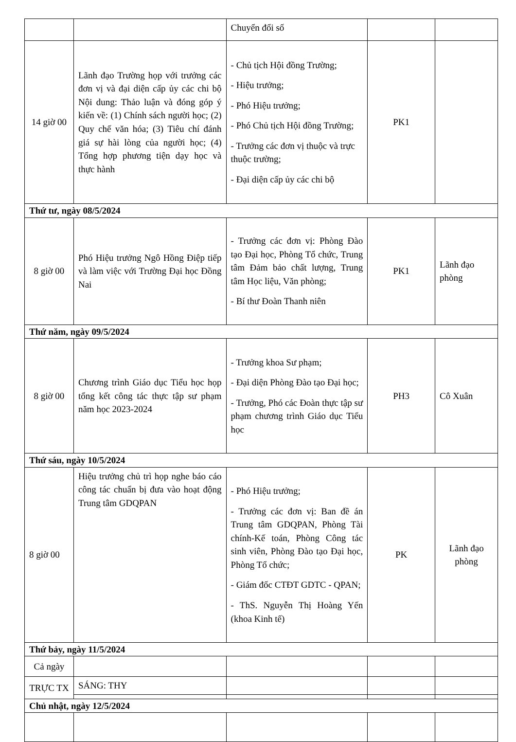| | | Chuyển đổi số | | |
| 14 giờ 00 | Lãnh đạo Trường họp với trưởng các đơn vị và đại diện cấp ủy các chi bộ Nội dung: Thảo luận và đóng góp ý kiến về: (1) Chính sách người học; (2) Quy chế văn hóa; (3) Tiêu chí đánh giá sự hài lòng của người học; (4) Tổng hợp phương tiện dạy học và thực hành | - Chủ tịch Hội đồng Trường; - Hiệu trưởng; - Phó Hiệu trưởng; - Phó Chủ tịch Hội đồng Trường; - Trưởng các đơn vị thuộc và trực thuộc trường; - Đại diện cấp ủy các chi bộ | PK1 | |
| Thứ tư, ngày 08/5/2024 | | | | |
| 8 giờ 00 | Phó Hiệu trưởng Ngô Hồng Điệp tiếp và làm việc với Trường Đại học Đồng Nai | - Trưởng các đơn vị: Phòng Đào tạo Đại học, Phòng Tổ chức, Trung tâm Đảm bảo chất lượng, Trung tâm Học liệu, Văn phòng; - Bí thư Đoàn Thanh niên | PK1 | Lãnh đạo phòng |
| Thứ năm, ngày 09/5/2024 | | | | |
| 8 giờ 00 | Chương trình Giáo dục Tiểu học họp tổng kết công tác thực tập sư phạm năm học 2023-2024 | - Trưởng khoa Sư phạm; - Đại diện Phòng Đào tạo Đại học; - Trưởng, Phó các Đoàn thực tập sư phạm chương trình Giáo dục Tiểu học | PH3 | Cô Xuân |
| Thứ sáu, ngày 10/5/2024 | | | | |
| 8 giờ 00 | Hiệu trưởng chủ trì họp nghe báo cáo công tác chuẩn bị đưa vào hoạt động Trung tâm GDQPAN | - Phó Hiệu trưởng; - Trưởng các đơn vị: Ban đề án Trung tâm GDQPAN, Phòng Tài chính-Kế toán, Phòng Công tác sinh viên, Phòng Đào tạo Đại học, Phòng Tổ chức; - Giám đốc CTĐT GDTC - QPAN; - ThS. Nguyễn Thị Hoàng Yến (khoa Kinh tế) | PK | Lãnh đạo phòng |
| Thứ bảy, ngày 11/5/2024 | | | | |
| Cả ngày | | | | |
| TRỰC TX | SÁNG: THY | | | |
| Chủ nhật, ngày 12/5/2024 | | | | |